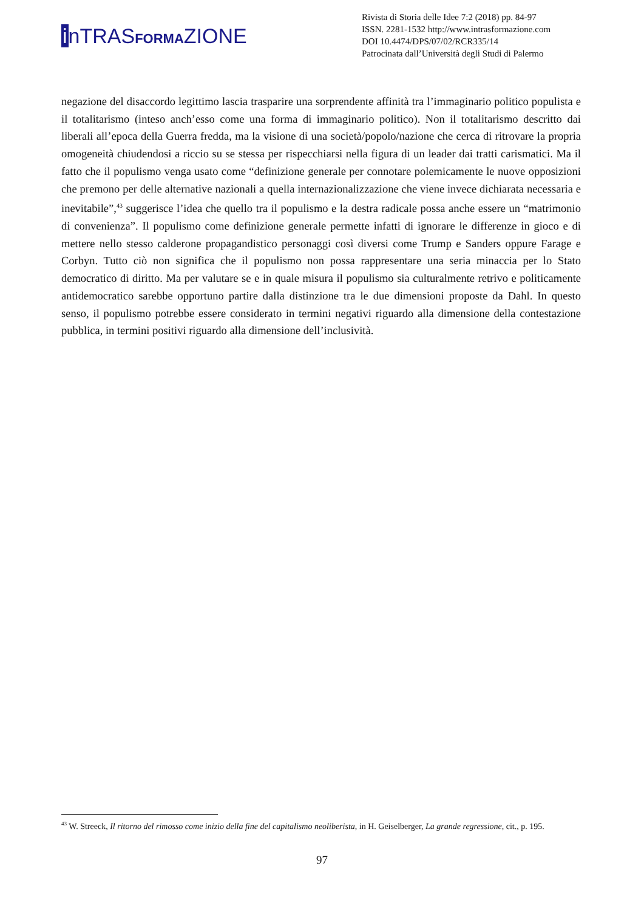inTRASFORMAZIONE
Rivista di Storia delle Idee 7:2 (2018) pp. 84-97
ISSN. 2281-1532 http://www.intrasformazione.com
DOI 10.4474/DPS/07/02/RCR335/14
Patrocinata dall’Università degli Studi di Palermo
negazione del disaccordo legittimo lascia trasparire una sorprendente affinità tra l’immaginario politico populista e il totalitarismo (inteso anch’esso come una forma di immaginario politico). Non il totalitarismo descritto dai liberali all’epoca della Guerra fredda, ma la visione di una società/popolo/nazione che cerca di ritrovare la propria omogeneità chiudendosi a riccio su se stessa per rispecchiarsi nella figura di un leader dai tratti carismatici. Ma il fatto che il populismo venga usato come “definizione generale per connotare polemicamente le nuove opposizioni che premono per delle alternative nazionali a quella internazionalizzazione che viene invece dichiarata necessaria e inevitabile”,<sup>43</sup> suggerisce l’idea che quello tra il populismo e la destra radicale possa anche essere un “matrimonio di convenienza”. Il populismo come definizione generale permette infatti di ignorare le differenze in gioco e di mettere nello stesso calderone propagandistico personaggi così diversi come Trump e Sanders oppure Farage e Corbyn. Tutto ciò non significa che il populismo non possa rappresentare una seria minaccia per lo Stato democratico di diritto. Ma per valutare se e in quale misura il populismo sia culturalmente retrivo e politicamente antidemocratico sarebbe opportuno partire dalla distinzione tra le due dimensioni proposte da Dahl. In questo senso, il populismo potrebbe essere considerato in termini negativi riguardo alla dimensione della contestazione pubblica, in termini positivi riguardo alla dimensione dell’inclusività.
<sup>43</sup> W. Streeck, Il ritorno del rimosso come inizio della fine del capitalismo neoliberista, in H. Geiselberger, La grande regressione, cit., p. 195.
97